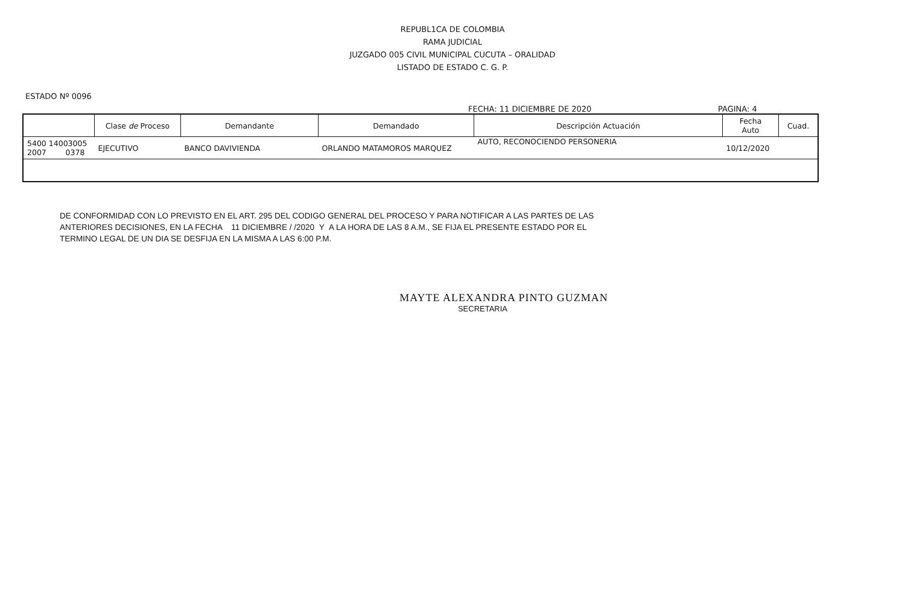REPUBL1CA DE COLOMBIA
RAMA JUDICIAL
JUZGADO 005 CIVIL MUNICIPAL CUCUTA – ORALIDAD
LISTADO DE ESTADO C. G. P.
ESTADO Nº 0096
FECHA: 11 DICIEMBRE DE 2020 PAGINA: 4
| | Clase de Proceso | Demandante | Demandado | Descripción Actuación | Fecha Auto | Cuad. |
| --- | --- | --- | --- | --- | --- | --- |
| 5400 14003005 2007 0378 | EJECUTIVO | BANCO DAVIVIENDA | ORLANDO MATAMOROS MARQUEZ | AUTO, RECONOCIENDO PERSONERIA | 10/12/2020 | |
DE CONFORMIDAD CON LO PREVISTO EN EL ART. 295 DEL CODIGO GENERAL DEL PROCESO Y PARA NOTIFICAR A LAS PARTES DE LAS
ANTERIORES DECISIONES, EN LA FECHA 11 DICIEMBRE / /2020 Y A LA HORA DE LAS 8 A.M., SE FIJA EL PRESENTE ESTADO POR EL
TERMINO LEGAL DE UN DIA SE DESFIJA EN LA MISMA A LAS 6:00 P.M.
MAYTE ALEXANDRA PINTO GUZMAN
SECRETARIA